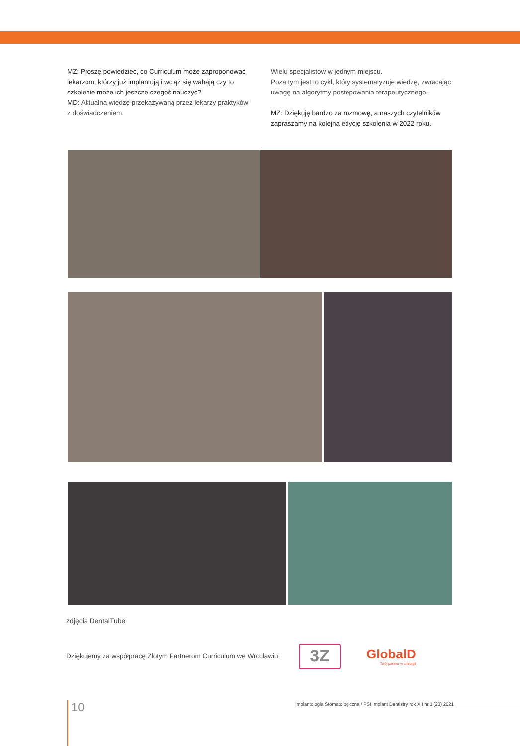MZ: Proszę powiedzieć, co Curriculum może zaproponować lekarzom, którzy już implantują i wciąż się wahają czy to szkolenie może ich jeszcze czegoś nauczyć?
MD: Aktualną wiedzę przekazywaną przez lekarzy praktyków z doświadczeniem.
Wielu specjalistów w jednym miejscu.
Poza tym jest to cykl, który systematyzuje wiedzę, zwracając uwagę na algorytmy postepowania terapeutycznego.
MZ: Dziękuję bardzo za rozmowę, a naszych czytelników zapraszamy na kolejną edycję szkolenia w 2022 roku.
zdjęcia DentalTube
Dziękujemy za współpracę Złotym Partnerom Curriculum we Wrocławiu:
3Z
GlobalD
Twój partner w chirurgii
10 Implantologia Stomatologiczna / PSI Implant Dentistry rok XII nr 1 (23) 2021